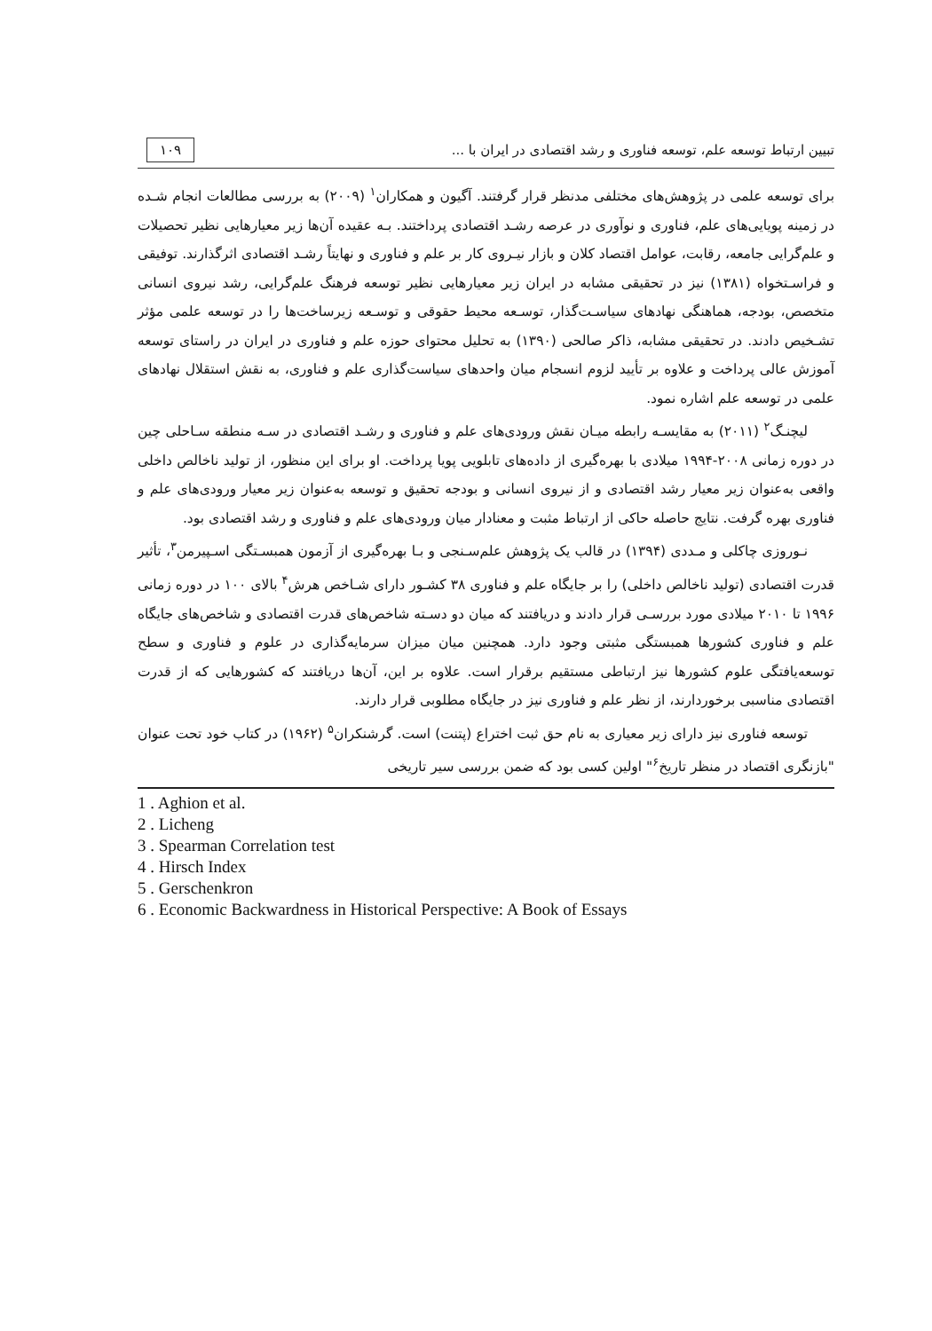تبیین ارتباط توسعه علم، توسعه فناوری و رشد اقتصادی در ایران با ... ۱۰۹
برای توسعه علمی در پژوهش‌های مختلفی مدنظر قرار گرفتند. آگیون و همکاران<sup>۱</sup> (۲۰۰۹) به بررسی مطالعات انجام شـده در زمینه پویایی‌های علم، فناوری و نوآوری در عرصه رشـد اقتصادی پرداختند. بـه عقیده آن‌ها زیر معیارهایی نظیر تحصیلات و علم‌گرایی جامعه، رقابت، عوامل اقتصاد کلان و بازار نیـروی کار بر علم و فناوری و نهایتاً رشـد اقتصادی اثرگذارند. توفیقی و فراسـتخواه (۱۳۸۱) نیز در تحقیقی مشابه در ایران زیر معیارهایی نظیر توسعه فرهنگ علم‌گرایی، رشد نیروی انسانی متخصص، بودجه، هماهنگی نهادهای سیاسـت‌گذار، توسـعه محیط حقوقی و توسـعه زیرساخت‌ها را در توسعه علمی مؤثر تشـخیص دادند. در تحقیقی مشابه، ذاکر صالحی (۱۳۹۰) به تحلیل محتوای حوزه علم و فناوری در ایران در راستای توسعه آموزش عالی پرداخت و علاوه بر تأیید لزوم انسجام میان واحدهای سیاست‌گذاری علم و فناوری، به نقش استقلال نهادهای علمی در توسعه علم اشاره نمود.
لیچنـگ<sup>۲</sup> (۲۰۱۱) به مقایسـه رابطه میـان نقش ورودی‌های علم و فناوری و رشـد اقتصادی در سـه منطقه سـاحلی چین در دوره زمانی ۲۰۰۸-۱۹۹۴ میلادی با بهره‌گیری از داده‌های تابلویی پویا پرداخت. او برای این منظور، از تولید ناخالص داخلی واقعی به‌عنوان زیر معیار رشد اقتصادی و از نیروی انسانی و بودجه تحقیق و توسعه به‌عنوان زیر معیار ورودی‌های علم و فناوری بهره گرفت. نتایج حاصله حاکی از ارتباط مثبت و معنادار میان ورودی‌های علم و فناوری و رشد اقتصادی بود.
نـوروزی چاکلی و مـددی (۱۳۹۴) در قالب یک پژوهش علم‌سـنجی و بـا بهره‌گیری از آزمون همبسـتگی اسـپیرمن<sup>۳</sup>، تأثیر قدرت اقتصادی (تولید ناخالص داخلی) را بر جایگاه علم و فناوری ۳۸ کشـور دارای شـاخص هرش<sup>۴</sup> بالای ۱۰۰ در دوره زمانی ۱۹۹۶ تا ۲۰۱۰ میلادی مورد بررسـی قرار دادند و دریافتند که میان دو دسـته شاخص‌های قدرت اقتصادی و شاخص‌های جایگاه علم و فناوری کشورها همبستگی مثبتی وجود دارد. همچنین میان میزان سرمایه‌گذاری در علوم و فناوری و سطح توسعه‌یافتگی علوم کشورها نیز ارتباطی مستقیم برقرار است. علاوه بر این، آن‌ها دریافتند که کشورهایی که از قدرت اقتصادی مناسبی برخوردارند، از نظر علم و فناوری نیز در جایگاه مطلوبی قرار دارند.
توسعه فناوری نیز دارای زیر معیاری به نام حق ثبت اختراع (پتنت) است. گرشنکران<sup>۵</sup> (۱۹۶۲) در کتاب خود تحت عنوان "بازنگری اقتصاد در منظر تاریخ<sup>۶</sup>" اولین کسی بود که ضمن بررسی سیر تاریخی
1 . Aghion et al.
2 . Licheng
3 . Spearman Correlation test
4 . Hirsch Index
5 . Gerschenkron
6 . Economic Backwardness in Historical Perspective: A Book of Essays